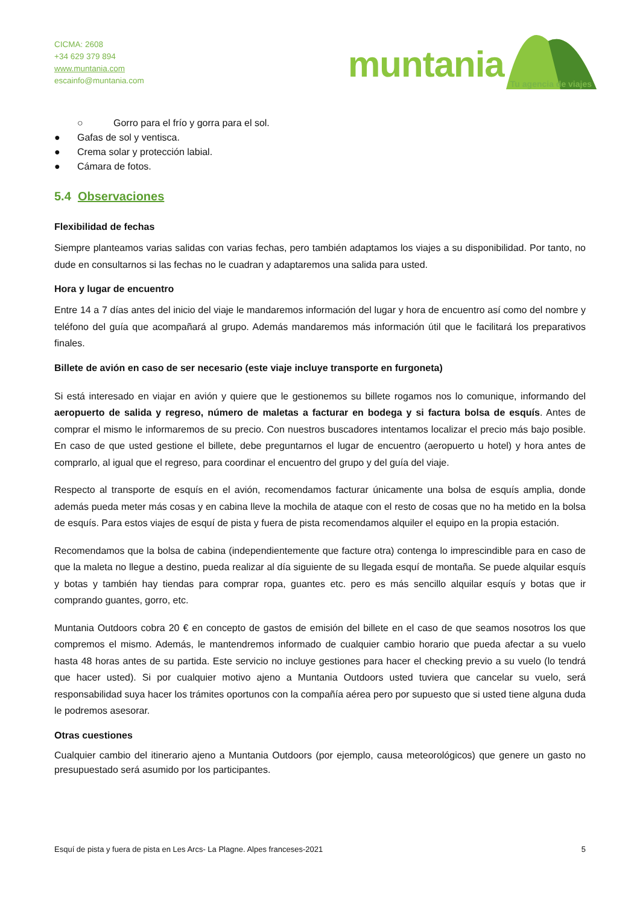CICMA: 2608
+34 629 379 894
www.muntania.com
escainfo@muntania.com
muntania
Tu agencia de viajes
○ Gorro para el frío y gorra para el sol.
● Gafas de sol y ventisca.
● Crema solar y protección labial.
● Cámara de fotos.
5.4 Observaciones
Flexibilidad de fechas
Siempre planteamos varias salidas con varias fechas, pero también adaptamos los viajes a su disponibilidad. Por tanto, no dude en consultarnos si las fechas no le cuadran y adaptaremos una salida para usted.
Hora y lugar de encuentro
Entre 14 a 7 días antes del inicio del viaje le mandaremos información del lugar y hora de encuentro así como del nombre y teléfono del guía que acompañará al grupo. Además mandaremos más información útil que le facilitará los preparativos finales.
Billete de avión en caso de ser necesario (este viaje incluye transporte en furgoneta)
Si está interesado en viajar en avión y quiere que le gestionemos su billete rogamos nos lo comunique, informando del aeropuerto de salida y regreso, número de maletas a facturar en bodega y si factura bolsa de esquís. Antes de comprar el mismo le informaremos de su precio. Con nuestros buscadores intentamos localizar el precio más bajo posible. En caso de que usted gestione el billete, debe preguntarnos el lugar de encuentro (aeropuerto u hotel) y hora antes de comprarlo, al igual que el regreso, para coordinar el encuentro del grupo y del guía del viaje.
Respecto al transporte de esquís en el avión, recomendamos facturar únicamente una bolsa de esquís amplia, donde además pueda meter más cosas y en cabina lleve la mochila de ataque con el resto de cosas que no ha metido en la bolsa de esquís. Para estos viajes de esquí de pista y fuera de pista recomendamos alquiler el equipo en la propia estación.
Recomendamos que la bolsa de cabina (independientemente que facture otra) contenga lo imprescindible para en caso de que la maleta no llegue a destino, pueda realizar al día siguiente de su llegada esquí de montaña. Se puede alquilar esquís y botas y también hay tiendas para comprar ropa, guantes etc. pero es más sencillo alquilar esquís y botas que ir comprando guantes, gorro, etc.
Muntania Outdoors cobra 20 € en concepto de gastos de emisión del billete en el caso de que seamos nosotros los que compremos el mismo. Además, le mantendremos informado de cualquier cambio horario que pueda afectar a su vuelo hasta 48 horas antes de su partida. Este servicio no incluye gestiones para hacer el checking previo a su vuelo (lo tendrá que hacer usted). Si por cualquier motivo ajeno a Muntania Outdoors usted tuviera que cancelar su vuelo, será responsabilidad suya hacer los trámites oportunos con la compañía aérea pero por supuesto que si usted tiene alguna duda le podremos asesorar.
Otras cuestiones
Cualquier cambio del itinerario ajeno a Muntania Outdoors (por ejemplo, causa meteorológicos) que genere un gasto no presupuestado será asumido por los participantes.
Esquí de pista y fuera de pista en Les Arcs- La Plagne. Alpes franceses-2021 5